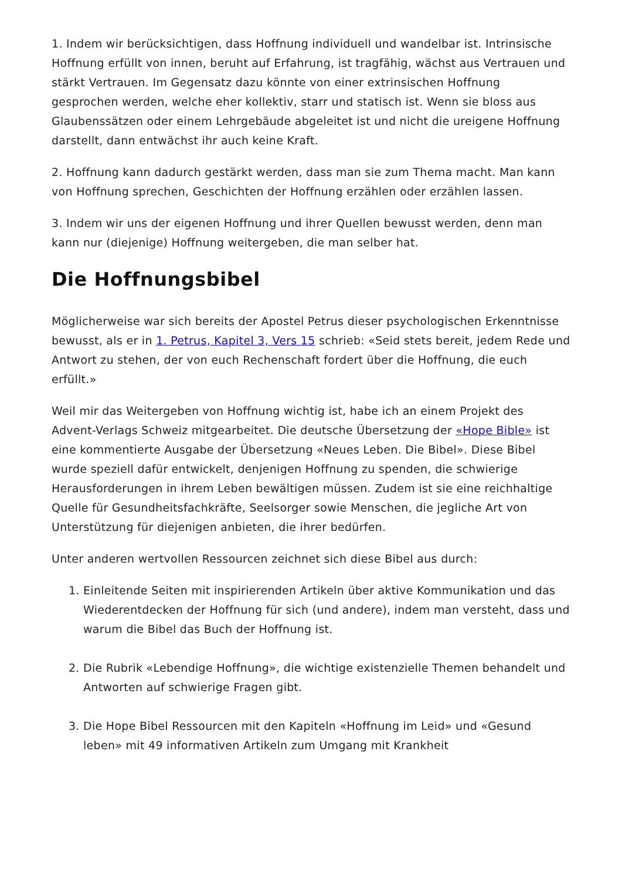1. Indem wir berücksichtigen, dass Hoffnung individuell und wandelbar ist. Intrinsische Hoffnung erfüllt von innen, beruht auf Erfahrung, ist tragfähig, wächst aus Vertrauen und stärkt Vertrauen. Im Gegensatz dazu könnte von einer extrinsischen Hoffnung gesprochen werden, welche eher kollektiv, starr und statisch ist. Wenn sie bloss aus Glaubenssätzen oder einem Lehrgebäude abgeleitet ist und nicht die ureigene Hoffnung darstellt, dann entwächst ihr auch keine Kraft.
2. Hoffnung kann dadurch gestärkt werden, dass man sie zum Thema macht. Man kann von Hoffnung sprechen, Geschichten der Hoffnung erzählen oder erzählen lassen.
3. Indem wir uns der eigenen Hoffnung und ihrer Quellen bewusst werden, denn man kann nur (diejenige) Hoffnung weitergeben, die man selber hat.
Die Hoffnungsbibel
Möglicherweise war sich bereits der Apostel Petrus dieser psychologischen Erkenntnisse bewusst, als er in 1. Petrus, Kapitel 3, Vers 15 schrieb: «Seid stets bereit, jedem Rede und Antwort zu stehen, der von euch Rechenschaft fordert über die Hoffnung, die euch erfüllt.»
Weil mir das Weitergeben von Hoffnung wichtig ist, habe ich an einem Projekt des Advent-Verlags Schweiz mitgearbeitet. Die deutsche Übersetzung der «Hope Bible» ist eine kommentierte Ausgabe der Übersetzung «Neues Leben. Die Bibel». Diese Bibel wurde speziell dafür entwickelt, denjenigen Hoffnung zu spenden, die schwierige Herausforderungen in ihrem Leben bewältigen müssen. Zudem ist sie eine reichhaltige Quelle für Gesundheitsfachkräfte, Seelsorger sowie Menschen, die jegliche Art von Unterstützung für diejenigen anbieten, die ihrer bedürfen.
Unter anderen wertvollen Ressourcen zeichnet sich diese Bibel aus durch:
1. Einleitende Seiten mit inspirierenden Artikeln über aktive Kommunikation und das Wiederentdecken der Hoffnung für sich (und andere), indem man versteht, dass und warum die Bibel das Buch der Hoffnung ist.
2. Die Rubrik «Lebendige Hoffnung», die wichtige existenzielle Themen behandelt und Antworten auf schwierige Fragen gibt.
3. Die Hope Bibel Ressourcen mit den Kapiteln «Hoffnung im Leid» und «Gesund leben» mit 49 informativen Artikeln zum Umgang mit Krankheit